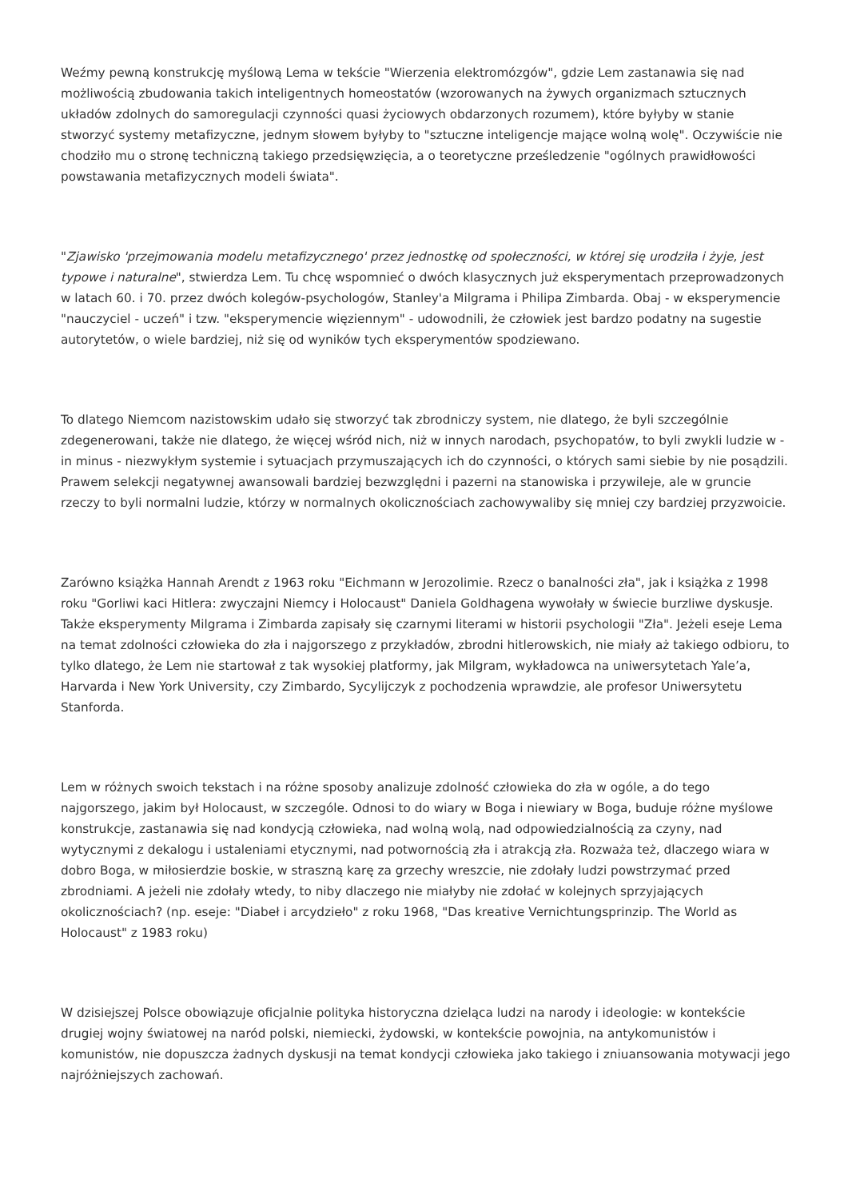Weźmy pewną konstrukcję myślową Lema w tekście "Wierzenia elektromózgów", gdzie Lem zastanawia się nad możliwością zbudowania takich inteligentnych homeostatów (wzorowanych na żywych organizmach sztucznych układów zdolnych do samoregulacji czynności quasi życiowych obdarzonych rozumem), które byłyby w stanie stworzyć systemy metafizyczne, jednym słowem byłyby to "sztuczne inteligencje mające wolną wolę". Oczywiście nie chodziło mu o stronę techniczną takiego przedsięwzięcia, a o teoretyczne prześledzenie "ogólnych prawidłowości powstawania metafizycznych modeli świata".
"Zjawisko 'przejmowania modelu metafizycznego' przez jednostkę od społeczności, w której się urodziła i żyje, jest typowe i naturalne", stwierdza Lem. Tu chcę wspomnieć o dwóch klasycznych już eksperymentach przeprowadzonych w latach 60. i 70. przez dwóch kolegów-psychologów, Stanley'a Milgrama i Philipa Zimbarda. Obaj - w eksperymencie "nauczyciel - uczeń" i tzw. "eksperymencie więziennym" - udowodnili, że człowiek jest bardzo podatny na sugestie autorytetów, o wiele bardziej, niż się od wyników tych eksperymentów spodziewano.
To dlatego Niemcom nazistowskim udało się stworzyć tak zbrodniczy system, nie dlatego, że byli szczególnie zdegenerowani, także nie dlatego, że więcej wśród nich, niż w innych narodach, psychopatów, to byli zwykli ludzie w - in minus - niezwykłym systemie i sytuacjach przymuszających ich do czynności, o których sami siebie by nie posądzili. Prawem selekcji negatywnej awansowali bardziej bezwzględni i pazerni na stanowiska i przywileje, ale w gruncie rzeczy to byli normalni ludzie, którzy w normalnych okolicznościach zachowywaliby się mniej czy bardziej przyzwoicie.
Zarówno książka Hannah Arendt z 1963 roku "Eichmann w Jerozolimie. Rzecz o banalności zła", jak i książka z 1998 roku "Gorliwi kaci Hitlera: zwyczajni Niemcy i Holocaust" Daniela Goldhagena wywołały w świecie burzliwe dyskusje. Także eksperymenty Milgrama i Zimbarda zapisały się czarnymi literami w historii psychologii "Zła". Jeżeli eseje Lema na temat zdolności człowieka do zła i najgorszego z przykładów, zbrodni hitlerowskich, nie miały aż takiego odbioru, to tylko dlatego, że Lem nie startował z tak wysokiej platformy, jak Milgram, wykładowca na uniwersytetach Yale’a, Harvarda i New York University, czy Zimbardo, Sycylijczyk z pochodzenia wprawdzie, ale profesor Uniwersytetu Stanforda.
Lem w różnych swoich tekstach i na różne sposoby analizuje zdolność człowieka do zła w ogóle, a do tego najgorszego, jakim był Holocaust, w szczególe. Odnosi to do wiary w Boga i niewiary w Boga, buduje różne myślowe konstrukcje, zastanawia się nad kondycją człowieka, nad wolną wolą, nad odpowiedzialnością za czyny, nad wytycznymi z dekalogu i ustaleniami etycznymi, nad potwornością zła i atrakcją zła. Rozważa też, dlaczego wiara w dobro Boga, w miłosierdzie boskie, w straszną karę za grzechy wreszcie, nie zdołały ludzi powstrzymać przed zbrodniami. A jeżeli nie zdołały wtedy, to niby dlaczego nie miałyby nie zdołać w kolejnych sprzyjających okolicznościach? (np. eseje: "Diabeł i arcydzieło" z roku 1968, "Das kreative Vernichtungsprinzip. The World as Holocaust" z 1983 roku)
W dzisiejszej Polsce obowiązuje oficjalnie polityka historyczna dzieląca ludzi na narody i ideologie: w kontekście drugiej wojny światowej na naród polski, niemiecki, żydowski, w kontekście powojnia, na antykomunistów i komunistów, nie dopuszcza żadnych dyskusji na temat kondycji człowieka jako takiego i zniuansowania motywacji jego najróżniejszych zachowań.